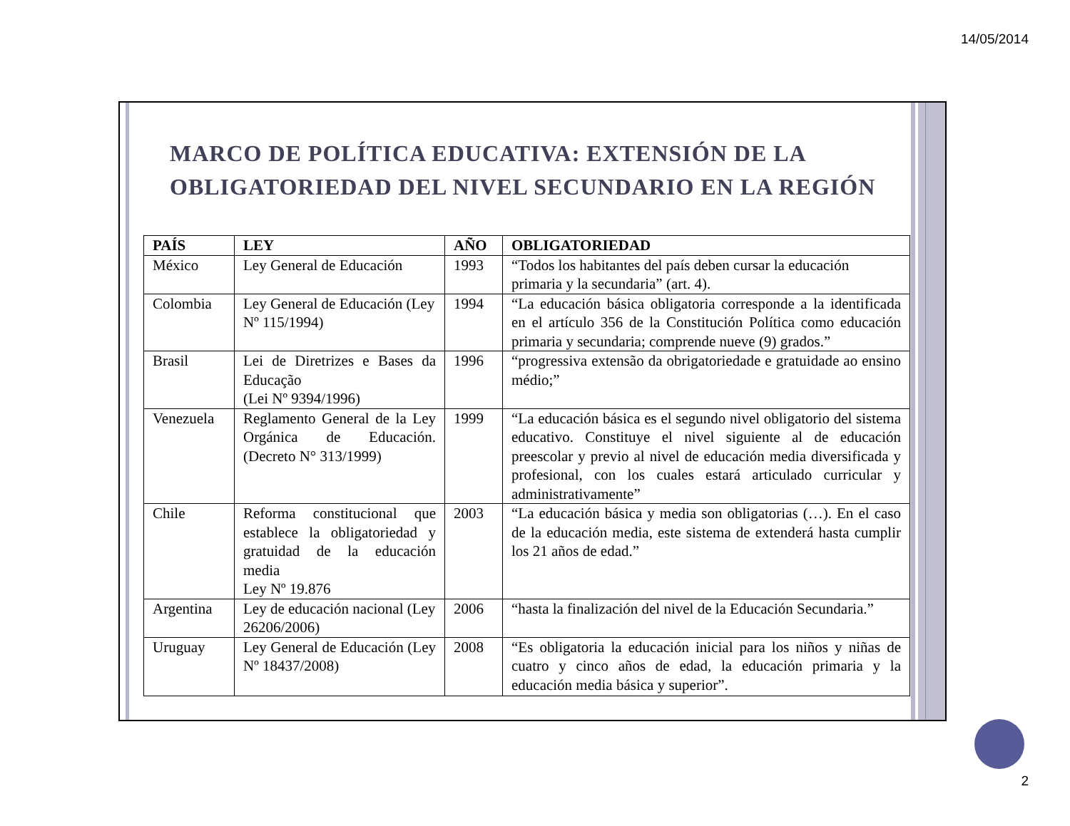14/05/2014
MARCO DE POLÍTICA EDUCATIVA: EXTENSIÓN DE LA
OBLIGATORIEDAD DEL NIVEL SECUNDARIO EN LA REGIÓN
| PAÍS | LEY | AÑO | OBLIGATORIEDAD |
| --- | --- | --- | --- |
| México | Ley General de Educación | 1993 | “Todos los habitantes del país deben cursar la educación primaria y la secundaria” (art. 4). |
| Colombia | Ley General de Educación (Ley Nº 115/1994) | 1994 | “La educación básica obligatoria corresponde a la identificada en el artículo 356 de la Constitución Política como educación primaria y secundaria; comprende nueve (9) grados.” |
| Brasil | Lei de Diretrizes e Bases da Educação (Lei Nº 9394/1996) | 1996 | “progressiva extensão da obrigatoriedade e gratuidade ao ensino médio;” |
| Venezuela | Reglamento General de la Ley Orgánica de Educación. (Decreto N° 313/1999) | 1999 | “La educación básica es el segundo nivel obligatorio del sistema educativo. Constituye el nivel siguiente al de educación preescolar y previo al nivel de educación media diversificada y profesional, con los cuales estará articulado curricular y administrativamente” |
| Chile | Reforma constitucional que establece la obligatoriedad y gratuidad de la educación media Ley Nº 19.876 | 2003 | “La educación básica y media son obligatorias (…). En el caso de la educación media, este sistema de extenderá hasta cumplir los 21 años de edad.” |
| Argentina | Ley de educación nacional (Ley 26206/2006) | 2006 | “hasta la finalización del nivel de la Educación Secundaria.” |
| Uruguay | Ley General de Educación (Ley Nº 18437/2008) | 2008 | “Es obligatoria la educación inicial para los niños y niñas de cuatro y cinco años de edad, la educación primaria y la educación media básica y superior”. |
2